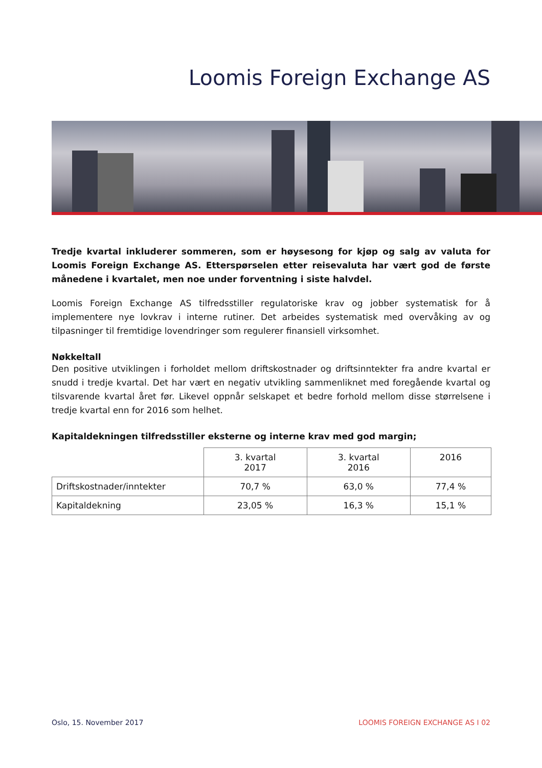Loomis Foreign Exchange AS
Tredje kvartal inkluderer sommeren, som er høysesong for kjøp og salg av valuta for Loomis Foreign Exchange AS. Etterspørselen etter reisevaluta har vært god de første månedene i kvartalet, men noe under forventning i siste halvdel.
Loomis Foreign Exchange AS tilfredsstiller regulatoriske krav og jobber systematisk for å implementere nye lovkrav i interne rutiner. Det arbeides systematisk med overvåking av og tilpasninger til fremtidige lovendringer som regulerer finansiell virksomhet.
Nøkkeltall
Den positive utviklingen i forholdet mellom driftskostnader og driftsinntekter fra andre kvartal er snudd i tredje kvartal. Det har vært en negativ utvikling sammenliknet med foregående kvartal og tilsvarende kvartal året før. Likevel oppnår selskapet et bedre forhold mellom disse størrelsene i tredje kvartal enn for 2016 som helhet.
Kapitaldekningen tilfredsstiller eksterne og interne krav med god margin;
| | 3. kvartal 2017 | 3. kvartal 2016 | 2016 |
| --- | --- | --- | --- |
| Driftskostnader/inntekter | 70,7 % | 63,0 % | 77,4 % |
| Kapitaldekning | 23,05 % | 16,3 % | 15,1 % |
Oslo, 15. November 2017 LOOMIS FOREIGN EXCHANGE AS I 02